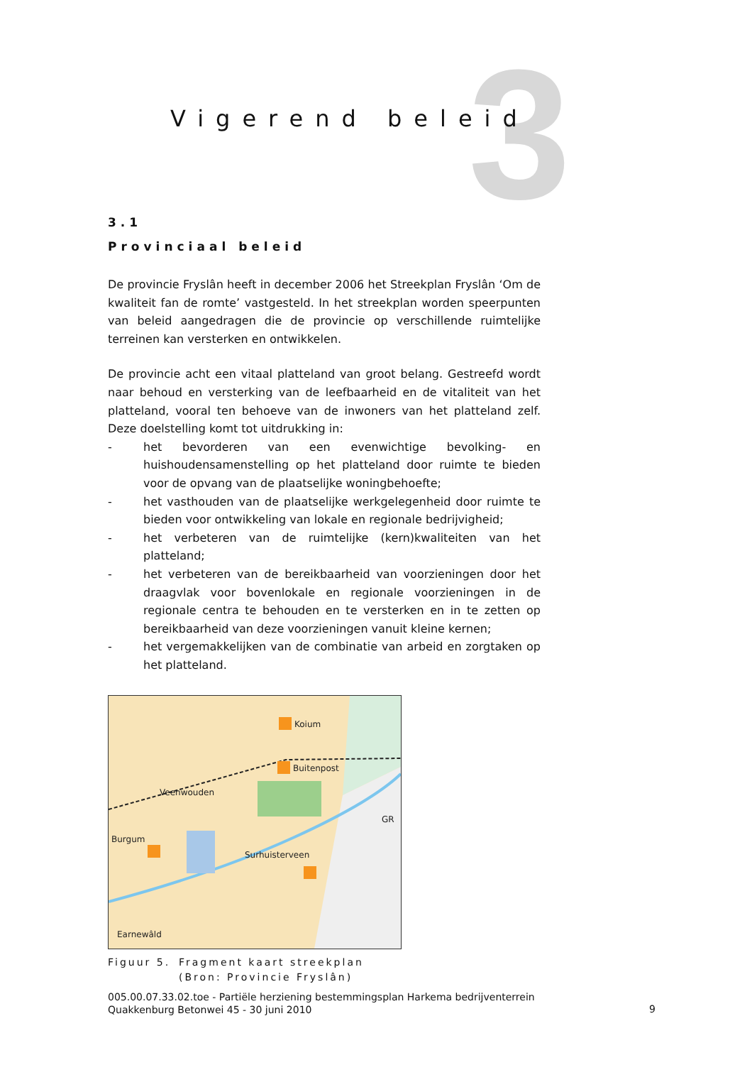3
Vigerend beleid
3.1
Provinciaal beleid
De provincie Fryslân heeft in december 2006 het Streekplan Fryslân ‘Om de kwaliteit fan de romte’ vastgesteld. In het streekplan worden speerpunten van beleid aangedragen die de provincie op verschillende ruimtelijke terreinen kan versterken en ontwikkelen.
De provincie acht een vitaal platteland van groot belang. Gestreefd wordt naar behoud en versterking van de leefbaarheid en de vitaliteit van het platteland, vooral ten behoeve van de inwoners van het platteland zelf. Deze doelstelling komt tot uitdrukking in:
- het bevorderen van een evenwichtige bevolking- en huishoudensamenstelling op het platteland door ruimte te bieden voor de opvang van de plaatselijke woningbehoefte;
- het vasthouden van de plaatselijke werkgelegenheid door ruimte te bieden voor ontwikkeling van lokale en regionale bedrijvigheid;
- het verbeteren van de ruimtelijke (kern)kwaliteiten van het platteland;
- het verbeteren van de bereikbaarheid van voorzieningen door het draagvlak voor bovenlokale en regionale voorzieningen in de regionale centra te behouden en te versterken en in te zetten op bereikbaarheid van deze voorzieningen vanuit kleine kernen;
- het vergemakkelijken van de combinatie van arbeid en zorgtaken op het platteland.
Koium
Buitenpost
Veenwouden
Burgum
Surhuisterveen
GR
Earnewâld
Figuur 5. Fragment kaart streekplan
(Bron: Provincie Fryslân)
005.00.07.33.02.toe - Partiële herziening bestemmingsplan Harkema bedrijventerrein Quakkenburg Betonwei 45 - 30 juni 2010
9